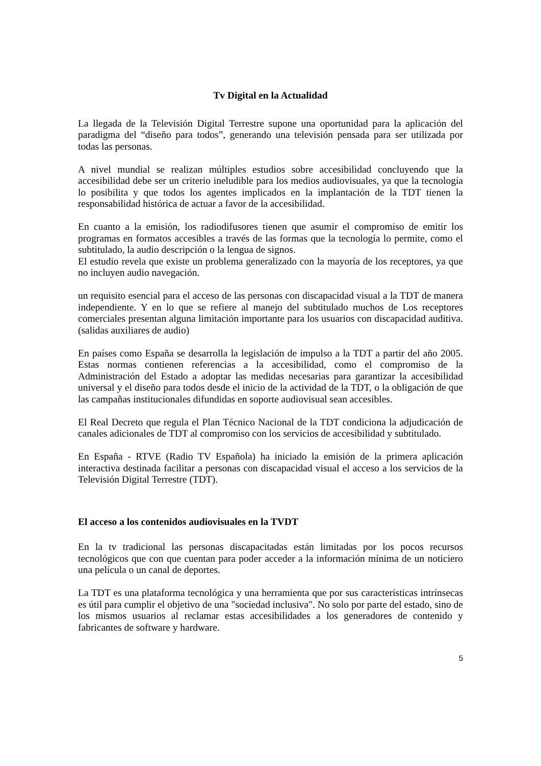Tv Digital en la Actualidad
La llegada de la Televisión Digital Terrestre supone una oportunidad para la aplicación del paradigma del “diseño para todos”, generando una televisión pensada para ser utilizada por todas las personas.
A nivel mundial se realizan múltiples estudios sobre accesibilidad concluyendo que la accesibilidad debe ser un criterio ineludible para los medios audiovisuales, ya que la tecnología lo posibilita y que todos los agentes implicados en la implantación de la TDT tienen la responsabilidad histórica de actuar a favor de la accesibilidad.
En cuanto a la emisión, los radiodifusores tienen que asumir el compromiso de emitir los programas en formatos accesibles a través de las formas que la tecnología lo permite, como el subtitulado, la audio descripción o la lengua de signos.
El estudio revela que existe un problema generalizado con la mayoría de los receptores, ya que no incluyen audio navegación.
un requisito esencial para el acceso de las personas con discapacidad visual a la TDT de manera independiente. Y en lo que se refiere al manejo del subtitulado muchos de Los receptores comerciales presentan alguna limitación importante para los usuarios con discapacidad auditiva. (salidas auxiliares de audio)
En países como España se desarrolla la legislación de impulso a la TDT a partir del año 2005. Estas normas contienen referencias a la accesibilidad, como el compromiso de la Administración del Estado a adoptar las medidas necesarias para garantizar la accesibilidad universal y el diseño para todos desde el inicio de la actividad de la TDT, o la obligación de que las campañas institucionales difundidas en soporte audiovisual sean accesibles.
El Real Decreto que regula el Plan Técnico Nacional de la TDT condiciona la adjudicación de canales adicionales de TDT al compromiso con los servicios de accesibilidad y subtitulado.
En España - RTVE (Radio TV Española) ha iniciado la emisión de la primera aplicación interactiva destinada facilitar a personas con discapacidad visual el acceso a los servicios de la Televisión Digital Terrestre (TDT).
El acceso a los contenidos audiovisuales en la TVDT
En la tv tradicional las personas discapacitadas están limitadas por los pocos recursos tecnológicos que con que cuentan para poder acceder a la información mínima de un noticiero una película o un canal de deportes.
La TDT es una plataforma tecnológica y una herramienta que por sus características intrínsecas es útil para cumplir el objetivo de una "sociedad inclusiva". No solo por parte del estado, sino de los mismos usuarios al reclamar estas accesibilidades a los generadores de contenido y fabricantes de software y hardware.
5